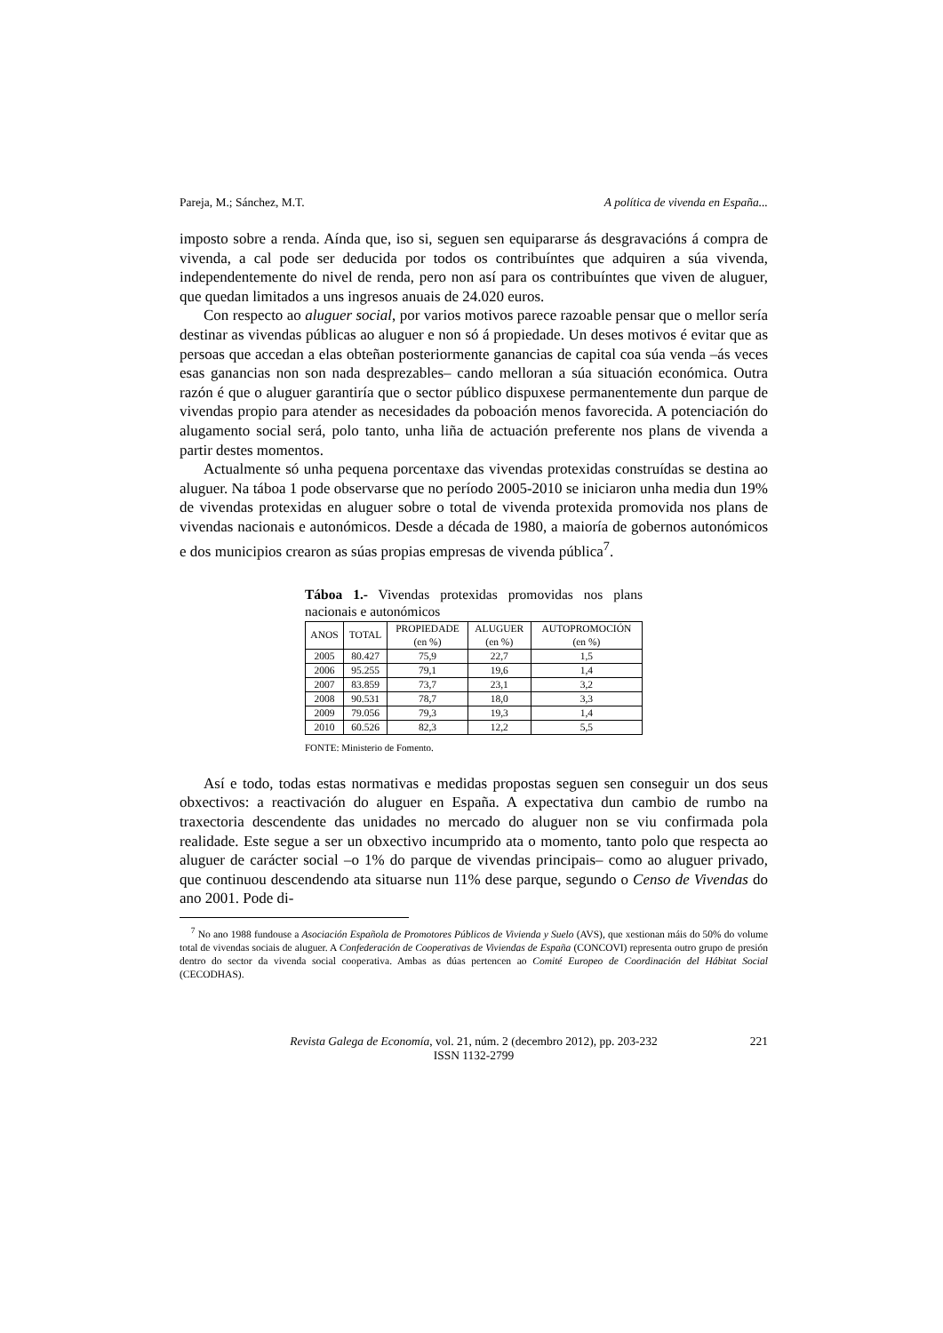Pareja, M.; Sánchez, M.T. A política de vivenda en España...
imposto sobre a renda. Aínda que, iso si, seguen sen equipararse ás desgravacións á compra de vivenda, a cal pode ser deducida por todos os contribuíntes que adquiren a súa vivenda, independentemente do nivel de renda, pero non así para os contribuíntes que viven de aluguer, que quedan limitados a uns ingresos anuais de 24.020 euros.
Con respecto ao aluguer social, por varios motivos parece razoable pensar que o mellor sería destinar as vivendas públicas ao aluguer e non só á propiedade. Un deses motivos é evitar que as persoas que accedan a elas obteñan posteriormente ganancias de capital coa súa venda –ás veces esas ganancias non son nada desprezables– cando melloran a súa situación económica. Outra razón é que o aluguer garantiría que o sector público dispuxese permanentemente dun parque de vivendas propio para atender as necesidades da poboación menos favorecida. A potenciación do alugamento social será, polo tanto, unha liña de actuación preferente nos plans de vivenda a partir destes momentos.
Actualmente só unha pequena porcentaxe das vivendas protexidas construídas se destina ao aluguer. Na táboa 1 pode observarse que no período 2005-2010 se iniciaron unha media dun 19% de vivendas protexidas en aluguer sobre o total de vivenda protexida promovida nos plans de vivendas nacionais e autonómicos. Desde a década de 1980, a maioría de gobernos autonómicos e dos municipios crearon as súas propias empresas de vivenda pública<sup>7</sup>.
Táboa 1.- Vivendas protexidas promovidas nos plans nacionais e autonómicos
| ANOS | TOTAL | PROPIEDADE (en %) | ALUGUER (en %) | AUTOPROMOCIÓN (en %) |
| --- | --- | --- | --- | --- |
| 2005 | 80.427 | 75,9 | 22,7 | 1,5 |
| 2006 | 95.255 | 79,1 | 19,6 | 1,4 |
| 2007 | 83.859 | 73,7 | 23,1 | 3,2 |
| 2008 | 90.531 | 78,7 | 18,0 | 3,3 |
| 2009 | 79.056 | 79,3 | 19,3 | 1,4 |
| 2010 | 60.526 | 82,3 | 12,2 | 5,5 |
FONTE: Ministerio de Fomento.
Así e todo, todas estas normativas e medidas propostas seguen sen conseguir un dos seus obxectivos: a reactivación do aluguer en España. A expectativa dun cambio de rumbo na traxectoria descendente das unidades no mercado do aluguer non se viu confirmada pola realidade. Este segue a ser un obxectivo incumprido ata o momento, tanto polo que respecta ao aluguer de carácter social –o 1% do parque de vivendas principais– como ao aluguer privado, que continuou descendendo ata situarse nun 11% dese parque, segundo o Censo de Vivendas do ano 2001. Pode di-
<sup>7</sup> No ano 1988 fundouse a Asociación Española de Promotores Públicos de Vivienda y Suelo (AVS), que xestionan máis do 50% do volume total de vivendas sociais de aluguer. A Confederación de Cooperativas de Viviendas de España (CONCOVI) representa outro grupo de presión dentro do sector da vivenda social cooperativa. Ambas as dúas pertencen ao Comité Europeo de Coordinación del Hábitat Social (CECODHAS).
Revista Galega de Economía, vol. 21, núm. 2 (decembro 2012), pp. 203-232
ISSN 1132-2799
221